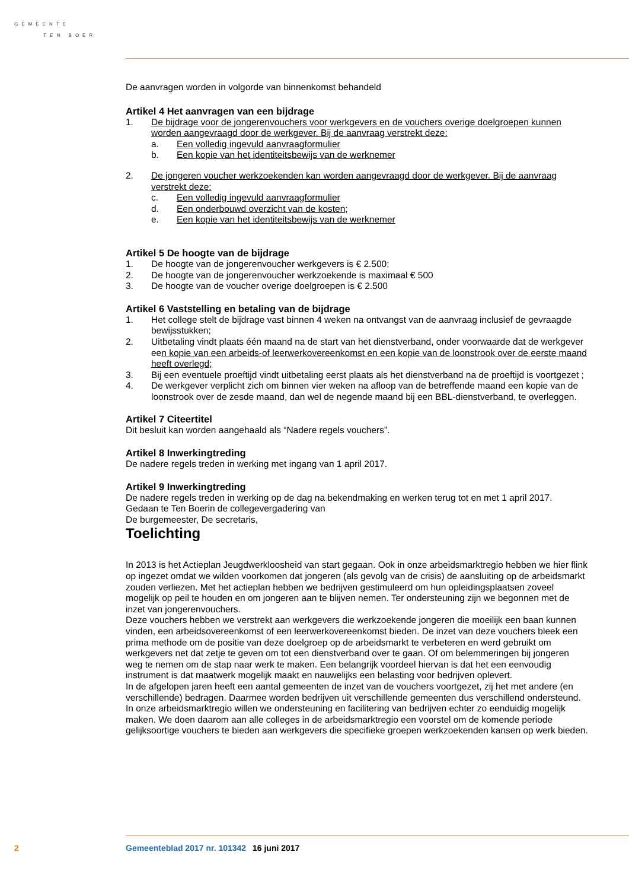GEMEENTE
TEN BOER
De aanvragen worden in volgorde van binnenkomst behandeld
Artikel 4 Het aanvragen van een bijdrage
1. De bijdrage voor de jongerenvouchers voor werkgevers en de vouchers overige doelgroepen kunnen worden aangevraagd door de werkgever. Bij de aanvraag verstrekt deze:
a. Een volledig ingevuld aanvraagformulier
b. Een kopie van het identiteitsbewijs van de werknemer
2. De jongeren voucher werkzoekenden kan worden aangevraagd door de werkgever. Bij de aanvraag verstrekt deze:
c. Een volledig ingevuld aanvraagformulier
d. Een onderbouwd overzicht van de kosten;
e. Een kopie van het identiteitsbewijs van de werknemer
Artikel 5 De hoogte van de bijdrage
1. De hoogte van de jongerenvoucher werkgevers is € 2.500;
2. De hoogte van de jongerenvoucher werkzoekende is maximaal € 500
3. De hoogte van de voucher overige doelgroepen is € 2.500
Artikel 6 Vaststelling en betaling van de bijdrage
1. Het college stelt de bijdrage vast binnen 4 weken na ontvangst van de aanvraag inclusief de gevraagde bewijsstukken;
2. Uitbetaling vindt plaats één maand na de start van het dienstverband, onder voorwaarde dat de werkgever een kopie van een arbeids-of leerwerkovereenkomst en een kopie van de loonstrook over de eerste maand heeft overlegd;
3. Bij een eventuele proeftijd vindt uitbetaling eerst plaats als het dienstverband na de proeftijd is voortgezet ;
4. De werkgever verplicht zich om binnen vier weken na afloop van de betreffende maand een kopie van de loonstrook over de zesde maand, dan wel de negende maand bij een BBL-dienstverband, te overleggen.
Artikel 7 Citeertitel
Dit besluit kan worden aangehaald als “Nadere regels vouchers”.
Artikel 8 Inwerkingtreding
De nadere regels treden in werking met ingang van 1 april 2017.
Artikel 9 Inwerkingtreding
De nadere regels treden in werking op de dag na bekendmaking en werken terug tot en met 1 april 2017.
Gedaan te Ten Boerin de collegevergadering van
De burgemeester, De secretaris,
Toelichting
In 2013 is het Actieplan Jeugdwerkloosheid van start gegaan. Ook in onze arbeidsmarktregio hebben we hier flink op ingezet omdat we wilden voorkomen dat jongeren (als gevolg van de crisis) de aansluiting op de arbeidsmarkt zouden verliezen. Met het actieplan hebben we bedrijven gestimuleerd om hun opleidingsplaatsen zoveel mogelijk op peil te houden en om jongeren aan te blijven nemen. Ter ondersteuning zijn we begonnen met de inzet van jongerenvouchers.
Deze vouchers hebben we verstrekt aan werkgevers die werkzoekende jongeren die moeilijk een baan kunnen vinden, een arbeidsovereenkomst of een leerwerkovereenkomst bieden. De inzet van deze vouchers bleek een prima methode om de positie van deze doelgroep op de arbeidsmarkt te verbeteren en werd gebruikt om werkgevers net dat zetje te geven om tot een dienstverband over te gaan. Of om belemmeringen bij jongeren weg te nemen om de stap naar werk te maken. Een belangrijk voordeel hiervan is dat het een eenvoudig instrument is dat maatwerk mogelijk maakt en nauwelijks een belasting voor bedrijven oplevert.
In de afgelopen jaren heeft een aantal gemeenten de inzet van de vouchers voortgezet, zij het met andere (en verschillende) bedragen. Daarmee worden bedrijven uit verschillende gemeenten dus verschillend ondersteund. In onze arbeidsmarktregio willen we ondersteuning en facilitering van bedrijven echter zo eenduidig mogelijk maken. We doen daarom aan alle colleges in de arbeidsmarktregio een voorstel om de komende periode gelijksoortige vouchers te bieden aan werkgevers die specifieke groepen werkzoekenden kansen op werk bieden.
2 Gemeenteblad 2017 nr. 101342 16 juni 2017